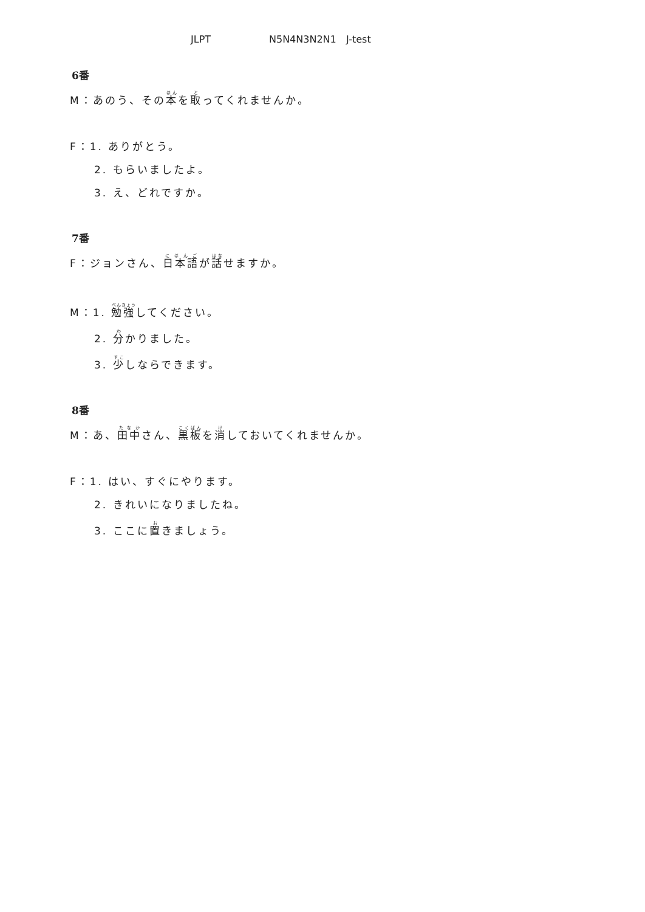JLPT N5N4N3N2N1 J-test
6番
M：あのう、その本を取ってくれませんか。
F：1. ありがとう。
2. もらいましたよ。
3. え、どれですか。
7番
F：ジョンさん、日本語が話せますか。
M：1. 勉強してください。
2. 分かりました。
3. 少しならできます。
8番
M：あ、田中さん、黒板を消しておいてくれませんか。
F：1. はい、すぐにやります。
2. きれいになりましたね。
3. ここに置きましょう。